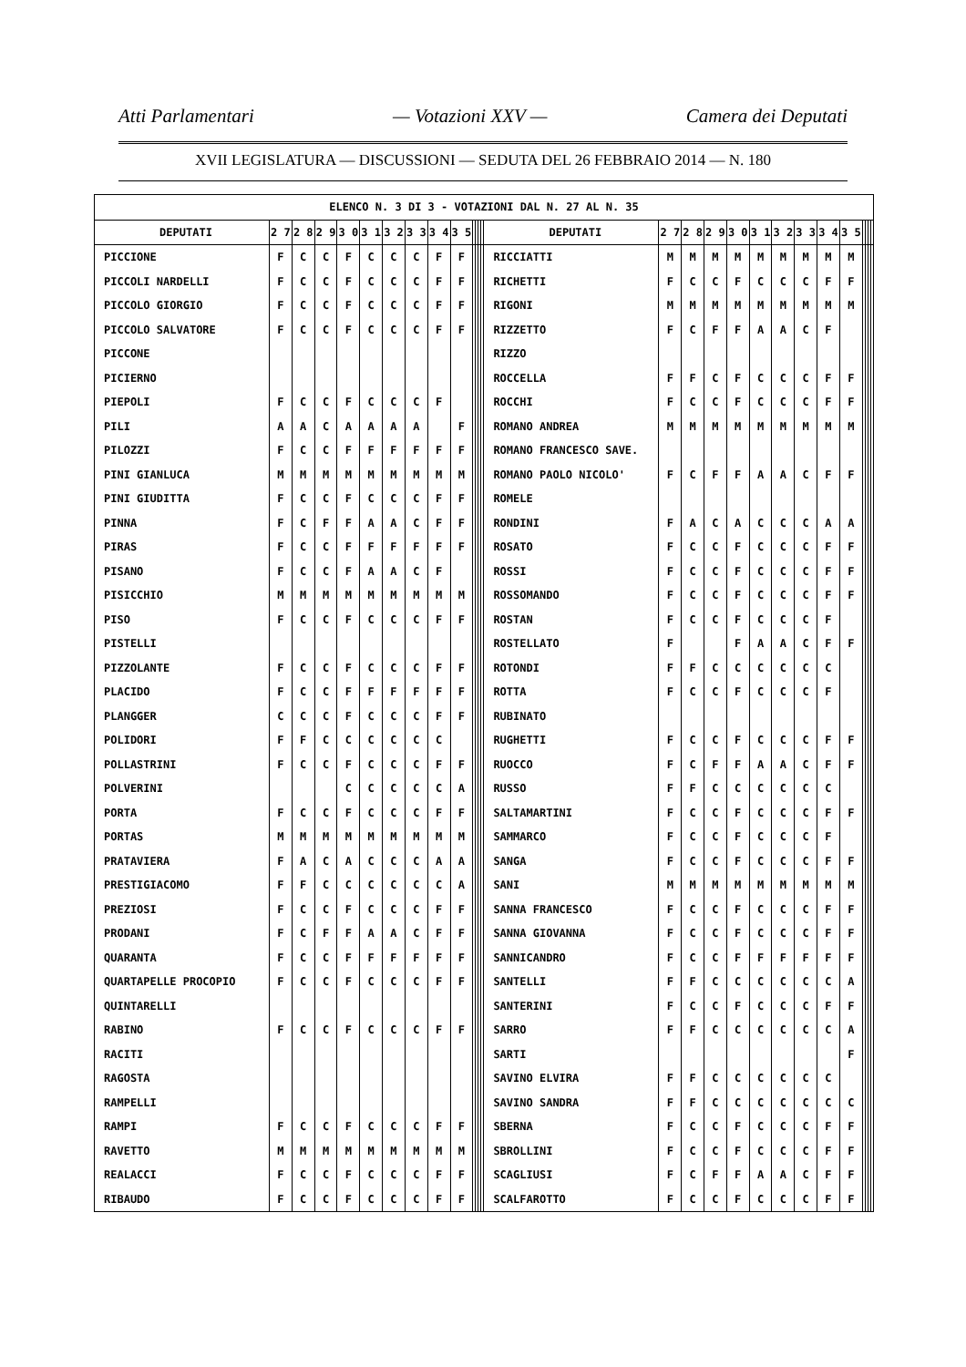Atti Parlamentari — Votazioni XXV — Camera dei Deputati
XVII LEGISLATURA — DISCUSSIONI — SEDUTA DEL 26 FEBBRAIO 2014 — N. 180
| ELENCO N. 3 DI 3 - VOTAZIONI DAL N. 27 AL N. 35 | | | | | | | | | | | | | | | | | | | | | | | | | | | |
| --- | --- | --- | --- | --- | --- | --- | --- | --- | --- | --- | --- | --- | --- | --- | --- | --- | --- | --- | --- | --- | --- | --- | --- | --- | --- | --- | --- |
| DEPUTATI | 2 7 | 2 8 | 2 9 | 3 0 | 3 1 | 3 2 | 3 3 | 3 4 | 3 5 | | | | | DEPUTATI | 2 7 | 2 8 | 2 9 | 3 0 | 3 1 | 3 2 | 3 3 | 3 4 | 3 5 | | | | |
| PICCIONE | F | C | C | F | C | C | C | F | F | | | | | RICCIATTI | M | M | M | M | M | M | M | M | M | | | | |
| PICCOLI NARDELLI | F | C | C | F | C | C | C | F | F | | | | | RICHETTI | F | C | C | F | C | C | C | F | F | | | | |
| PICCOLO GIORGIO | F | C | C | F | C | C | C | F | F | | | | | RIGONI | M | M | M | M | M | M | M | M | M | | | | |
| PICCOLO SALVATORE | F | C | C | F | C | C | C | F | F | | | | | RIZZETTO | F | C | F | F | A | A | C | F | | | | | |
| PICCONE | | | | | | | | | | | | | | RIZZO | | | | | | | | | | | | | |
| PICIERNO | | | | | | | | | | | | | | ROCCELLA | F | F | C | F | C | C | C | F | F | | | | |
| PIEPOLI | F | C | C | F | C | C | C | F | | | | | | ROCCHI | F | C | C | F | C | C | C | F | F | | | | |
| PILI | A | A | C | A | A | A | A | | F | | | | | ROMANO ANDREA | M | M | M | M | M | M | M | M | M | | | | |
| PILOZZI | F | C | C | F | F | F | F | F | F | | | | | ROMANO FRANCESCO SAVE. | | | | | | | | | | | | | |
| PINI GIANLUCA | M | M | M | M | M | M | M | M | M | | | | | ROMANO PAOLO NICOLO' | F | C | F | F | A | A | C | F | F | | | | |
| PINI GIUDITTA | F | C | C | F | C | C | C | F | F | | | | | ROMELE | | | | | | | | | | | | | |
| PINNA | F | C | F | F | A | A | C | F | F | | | | | RONDINI | F | A | C | A | C | C | C | A | A | | | | |
| PIRAS | F | C | C | F | F | F | F | F | F | | | | | ROSATO | F | C | C | F | C | C | C | F | F | | | | |
| PISANO | F | C | C | F | A | A | C | F | | | | | | ROSSI | F | C | C | F | C | C | C | F | F | | | | |
| PISICCHIO | M | M | M | M | M | M | M | M | M | | | | | ROSSOMANDO | F | C | C | F | C | C | C | F | F | | | | |
| PISO | F | C | C | F | C | C | C | F | F | | | | | ROSTAN | F | C | C | F | C | C | C | F | | | | | |
| PISTELLI | | | | | | | | | | | | | | ROSTELLATO | F | | | F | A | A | C | F | F | | | | |
| PIZZOLANTE | F | C | C | F | C | C | C | F | F | | | | | ROTONDI | F | F | C | C | C | C | C | C | | | | | |
| PLACIDO | F | C | C | F | F | F | F | F | F | | | | | ROTTA | F | C | C | F | C | C | C | F | | | | | |
| PLANGGER | C | C | C | F | C | C | C | F | F | | | | | RUBINATO | | | | | | | | | | | | | |
| POLIDORI | F | F | C | C | C | C | C | C | | | | | | RUGHETTI | F | C | C | F | C | C | C | F | F | | | | |
| POLLASTRINI | F | C | C | F | C | C | C | F | F | | | | | RUOCCO | F | C | F | F | A | A | C | F | F | | | | |
| POLVERINI | | | | C | C | C | C | C | A | | | | | RUSSO | F | F | C | C | C | C | C | C | | | | | |
| PORTA | F | C | C | F | C | C | C | F | F | | | | | SALTAMARTINI | F | C | C | F | C | C | C | F | F | | | | |
| PORTAS | M | M | M | M | M | M | M | M | M | | | | | SAMMARCO | F | C | C | F | C | C | C | F | | | | | |
| PRATAVIERA | F | A | C | A | C | C | C | A | A | | | | | SANGA | F | C | C | F | C | C | C | F | F | | | | |
| PRESTIGIACOMO | F | F | C | C | C | C | C | C | A | | | | | SANI | M | M | M | M | M | M | M | M | M | | | | |
| PREZIOSI | F | C | C | F | C | C | C | F | F | | | | | SANNA FRANCESCO | F | C | C | F | C | C | C | F | F | | | | |
| PRODANI | F | C | F | F | A | A | C | F | F | | | | | SANNA GIOVANNA | F | C | C | F | C | C | C | F | F | | | | |
| QUARANTA | F | C | C | F | F | F | F | F | F | | | | | SANNICANDRO | F | C | C | F | F | F | F | F | F | | | | |
| QUARTAPELLE PROCOPIO | F | C | C | F | C | C | C | F | F | | | | | SANTELLI | F | F | C | C | C | C | C | C | A | | | | |
| QUINTARELLI | | | | | | | | | | | | | | SANTERINI | F | C | C | F | C | C | C | F | F | | | | |
| RABINO | F | C | C | F | C | C | C | F | F | | | | | SARRO | F | F | C | C | C | C | C | C | A | | | | |
| RACITI | | | | | | | | | | | | | | SARTI | | | | | | | | | F | | | | |
| RAGOSTA | | | | | | | | | | | | | | SAVINO ELVIRA | F | F | C | C | C | C | C | C | | | | | |
| RAMPELLI | | | | | | | | | | | | | | SAVINO SANDRA | F | F | C | C | C | C | C | C | C | | | | |
| RAMPI | F | C | C | F | C | C | C | F | F | | | | | SBERNA | F | C | C | F | C | C | C | F | F | | | | |
| RAVETTO | M | M | M | M | M | M | M | M | M | | | | | SBROLLINI | F | C | C | F | C | C | C | F | F | | | | |
| REALACCI | F | C | C | F | C | C | C | F | F | | | | | SCAGLIUSI | F | C | F | F | A | A | C | F | F | | | | |
| RIBAUDO | F | C | C | F | C | C | C | F | F | | | | | SCALFAROTTO | F | C | C | F | C | C | C | F | F | | | | |